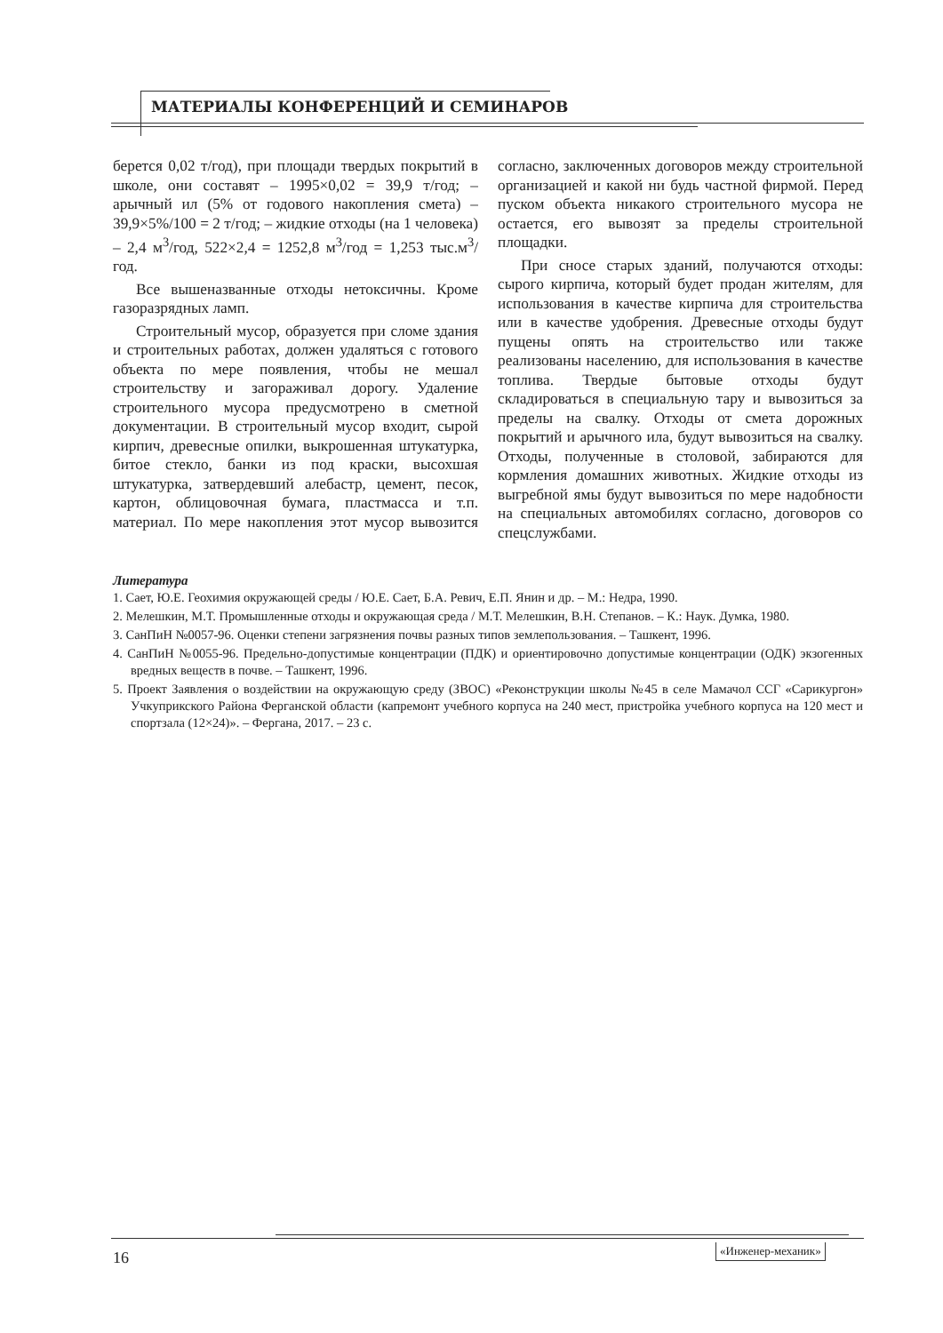МАТЕРИАЛЫ КОНФЕРЕНЦИЙ И СЕМИНАРОВ
берется 0,02 т/год), при площади твердых покрытий в школе, они составят – 1995×0,02 = 39,9 т/год; – арычный ил (5% от годового накопления смета) – 39,9×5%/100 = 2 т/год; – жидкие отходы (на 1 человека) – 2,4 м<sup>3</sup>/год, 522×2,4 = 1252,8 м<sup>3</sup>/год = 1,253 тыс.м<sup>3</sup>/год.
Все вышеназванные отходы нетоксичны. Кроме газоразрядных ламп.
Строительный мусор, образуется при сломе здания и строительных работах, должен удаляться с готового объекта по мере появления, чтобы не мешал строительству и загораживал дорогу. Удаление строительного мусора предусмотрено в сметной документации. В строительный мусор входит, сырой кирпич, древесные опилки, выкрошенная штукатурка, битое стекло, банки из под краски, высохшая штукатурка, затвердевший алебастр, цемент, песок, картон, облицовочная бумага, пластмасса и т.п. материал. По мере накопления этот мусор вывозится согласно, заключенных договоров между строительной организацией и какой ни будь частной фирмой. Перед пуском объекта никакого строительного мусора не остается, его вывозят за пределы строительной площадки.
При сносе старых зданий, получаются отходы: сырого кирпича, который будет продан жителям, для использования в качестве кирпича для строительства или в качестве удобрения. Древесные отходы будут пущены опять на строительство или также реализованы населению, для использования в качестве топлива. Твердые бытовые отходы будут складироваться в специальную тару и вывозиться за пределы на свалку. Отходы от смета дорожных покрытий и арычного ила, будут вывозиться на свалку. Отходы, полученные в столовой, забираются для кормления домашних животных. Жидкие отходы из выгребной ямы будут вывозиться по мере надобности на специальных автомобилях согласно, договоров со спецслужбами.
Литература
1. Сает, Ю.Е. Геохимия окружающей среды / Ю.Е. Сает, Б.А. Ревич, Е.П. Янин и др. – М.: Недра, 1990.
2. Мелешкин, М.Т. Промышленные отходы и окружающая среда / М.Т. Мелешкин, В.Н. Степанов. – К.: Наук. Думка, 1980.
3. СанПиН №0057-96. Оценки степени загрязнения почвы разных типов землепользования. – Ташкент, 1996.
4. СанПиН №0055-96. Предельно-допустимые концентрации (ПДК) и ориентировочно допустимые концентрации (ОДК) экзогенных вредных веществ в почве. – Ташкент, 1996.
5. Проект Заявления о воздействии на окружающую среду (ЗВОС) «Реконструкции школы №45 в селе Мамачол ССГ «Сарикургон» Учкуприкского Района Ферганской области (капремонт учебного корпуса на 240 мест, пристройка учебного корпуса на 120 мест и спортзала (12×24)». – Фергана, 2017. – 23 с.
16 «Инженер-механик»